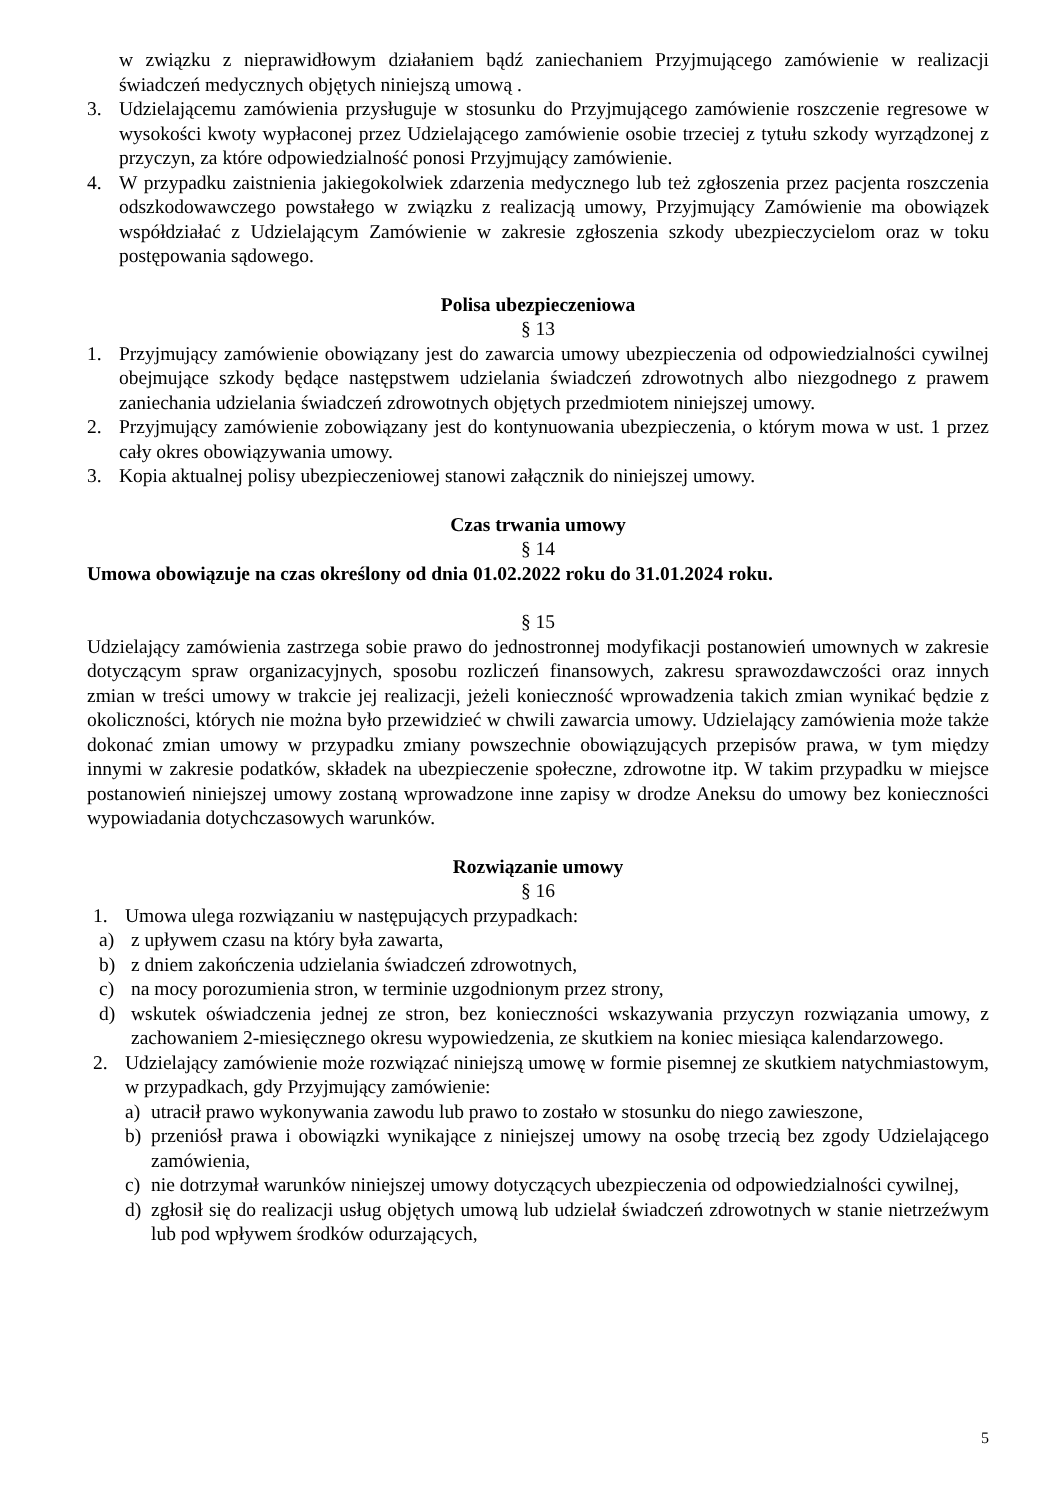w związku z nieprawidłowym działaniem bądź zaniechaniem Przyjmującego zamówienie w realizacji świadczeń medycznych objętych niniejszą umową .
3. Udzielającemu zamówienia przysługuje w stosunku do Przyjmującego zamówienie roszczenie regresowe w wysokości kwoty wypłaconej przez Udzielającego zamówienie osobie trzeciej z tytułu szkody wyrządzonej z przyczyn, za które odpowiedzialność ponosi Przyjmujący zamówienie.
4. W przypadku zaistnienia jakiegokolwiek zdarzenia medycznego lub też zgłoszenia przez pacjenta roszczenia odszkodowawczego powstałego w związku z realizacją umowy, Przyjmujący Zamówienie ma obowiązek współdziałać z Udzielającym Zamówienie w zakresie zgłoszenia szkody ubezpieczycielom oraz w toku postępowania sądowego.
Polisa ubezpieczeniowa
§ 13
1. Przyjmujący zamówienie obowiązany jest do zawarcia umowy ubezpieczenia od odpowiedzialności cywilnej obejmujące szkody będące następstwem udzielania świadczeń zdrowotnych albo niezgodnego z prawem zaniechania udzielania świadczeń zdrowotnych objętych przedmiotem niniejszej umowy.
2. Przyjmujący zamówienie zobowiązany jest do kontynuowania ubezpieczenia, o którym mowa w ust. 1 przez cały okres obowiązywania umowy.
3. Kopia aktualnej polisy ubezpieczeniowej stanowi załącznik do niniejszej umowy.
Czas trwania umowy
§ 14
Umowa obowiązuje na czas określony od dnia 01.02.2022 roku do 31.01.2024 roku.
§ 15
Udzielający zamówienia zastrzega sobie prawo do jednostronnej modyfikacji postanowień umownych w zakresie dotyczącym spraw organizacyjnych, sposobu rozliczeń finansowych, zakresu sprawozdawczości oraz innych zmian w treści umowy w trakcie jej realizacji, jeżeli konieczność wprowadzenia takich zmian wynikać będzie z okoliczności, których nie można było przewidzieć w chwili zawarcia umowy. Udzielający zamówienia może także dokonać zmian umowy w przypadku zmiany powszechnie obowiązujących przepisów prawa, w tym między innymi w zakresie podatków, składek na ubezpieczenie społeczne, zdrowotne itp. W takim przypadku w miejsce postanowień niniejszej umowy zostaną wprowadzone inne zapisy w drodze Aneksu do umowy bez konieczności wypowiadania dotychczasowych warunków.
Rozwiązanie umowy
§ 16
1. Umowa ulega rozwiązaniu w następujących przypadkach:
a) z upływem czasu na który była zawarta,
b) z dniem zakończenia udzielania świadczeń zdrowotnych,
c) na mocy porozumienia stron, w terminie uzgodnionym przez strony,
d) wskutek oświadczenia jednej ze stron, bez konieczności wskazywania przyczyn rozwiązania umowy, z zachowaniem 2-miesięcznego okresu wypowiedzenia, ze skutkiem na koniec miesiąca kalendarzowego.
2. Udzielający zamówienie może rozwiązać niniejszą umowę w formie pisemnej ze skutkiem natychmiastowym, w przypadkach, gdy Przyjmujący zamówienie:
a) utracił prawo wykonywania zawodu lub prawo to zostało w stosunku do niego zawieszone,
b) przeniósł prawa i obowiązki wynikające z niniejszej umowy na osobę trzecią bez zgody Udzielającego zamówienia,
c) nie dotrzymał warunków niniejszej umowy dotyczących ubezpieczenia od odpowiedzialności cywilnej,
d) zgłosił się do realizacji usług objętych umową lub udzielał świadczeń zdrowotnych w stanie nietrzeźwym lub pod wpływem środków odurzających,
5